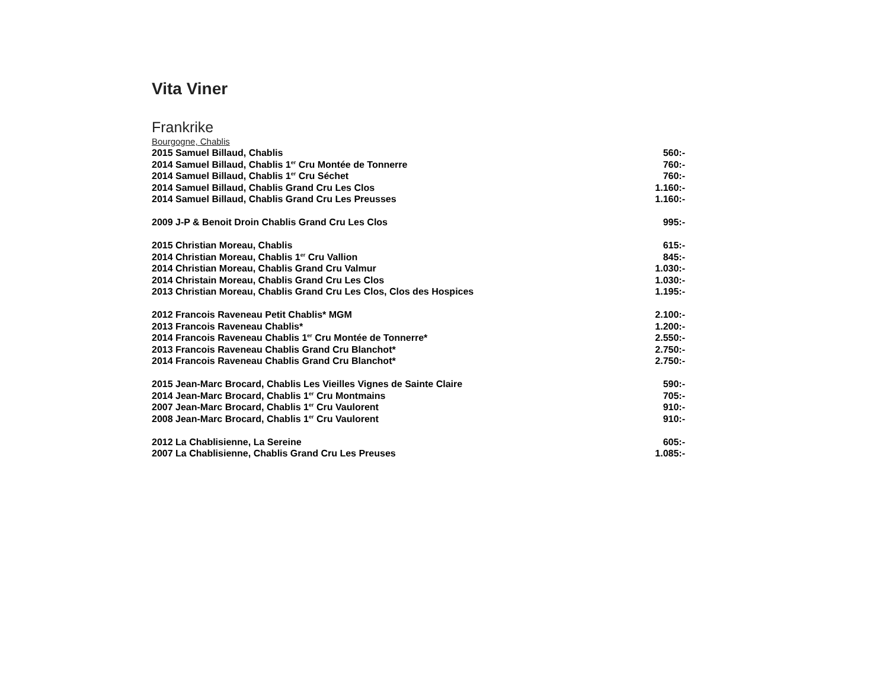Vita Viner
Frankrike
Bourgogne, Chablis
2015 Samuel Billaud, Chablis 560:-
2014 Samuel Billaud, Chablis 1<sup>er</sup> Cru Montée de Tonnerre 760:-
2014 Samuel Billaud, Chablis 1<sup>er</sup> Cru Séchet 760:-
2014 Samuel Billaud, Chablis Grand Cru Les Clos 1.160:-
2014 Samuel Billaud, Chablis Grand Cru Les Preusses 1.160:-
2009 J-P & Benoit Droin Chablis Grand Cru Les Clos 995:-
2015 Christian Moreau, Chablis 615:-
2014 Christian Moreau, Chablis 1<sup>er</sup> Cru Vallion 845:-
2014 Christian Moreau, Chablis Grand Cru Valmur 1.030:-
2014 Christain Moreau, Chablis Grand Cru Les Clos 1.030:-
2013 Christian Moreau, Chablis Grand Cru Les Clos, Clos des Hospices 1.195:-
2012 Francois Raveneau Petit Chablis* MGM 2.100:-
2013 Francois Raveneau Chablis* 1.200:-
2014 Francois Raveneau Chablis 1<sup>er</sup> Cru Montée de Tonnerre* 2.550:-
2013 Francois Raveneau Chablis Grand Cru Blanchot* 2.750:-
2014 Francois Raveneau Chablis Grand Cru Blanchot* 2.750:-
2015 Jean-Marc Brocard, Chablis Les Vieilles Vignes de Sainte Claire 590:-
2014 Jean-Marc Brocard, Chablis 1<sup>er</sup> Cru Montmains 705:-
2007 Jean-Marc Brocard, Chablis 1<sup>er</sup> Cru Vaulorent 910:-
2008 Jean-Marc Brocard, Chablis 1<sup>er</sup> Cru Vaulorent 910:-
2012 La Chablisienne, La Sereine 605:-
2007 La Chablisienne, Chablis Grand Cru Les Preuses 1.085:-